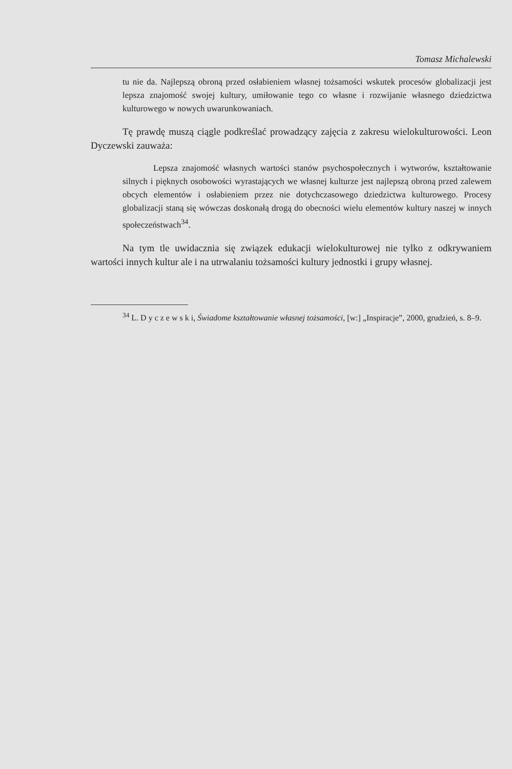Tomasz Michalewski
tu nie da. Najlepszą obroną przed osłabieniem własnej tożsamości wskutek procesów globalizacji jest lepsza znajomość swojej kultury, umiłowanie tego co własne i rozwijanie własnego dziedzictwa kulturowego w nowych uwarunkowaniach.
Tę prawdę muszą ciągle podkreślać prowadzący zajęcia z zakresu wielokulturowości. Leon Dyczewski zauważa:
Lepsza znajomość własnych wartości stanów psychospołecznych i wytworów, kształtowanie silnych i pięknych osobowości wyrastających we własnej kulturze jest najlepszą obroną przed zalewem obcych elementów i osłabieniem przez nie dotychczasowego dziedzictwa kulturowego. Procesy globalizacji staną się wówczas doskonałą drogą do obecności wielu elementów kultury naszej w innych społeczeństwach<sup>34</sup>.
Na tym tle uwidacznia się związek edukacji wielokulturowej nie tylko z odkrywaniem wartości innych kultur ale i na utrwalaniu tożsamości kultury jednostki i grupy własnej.
<sup>34</sup> L. D y c z e w s k i, Świadome kształtowanie własnej tożsamości, [w:] „Inspiracje”, 2000, grudzień, s. 8–9.